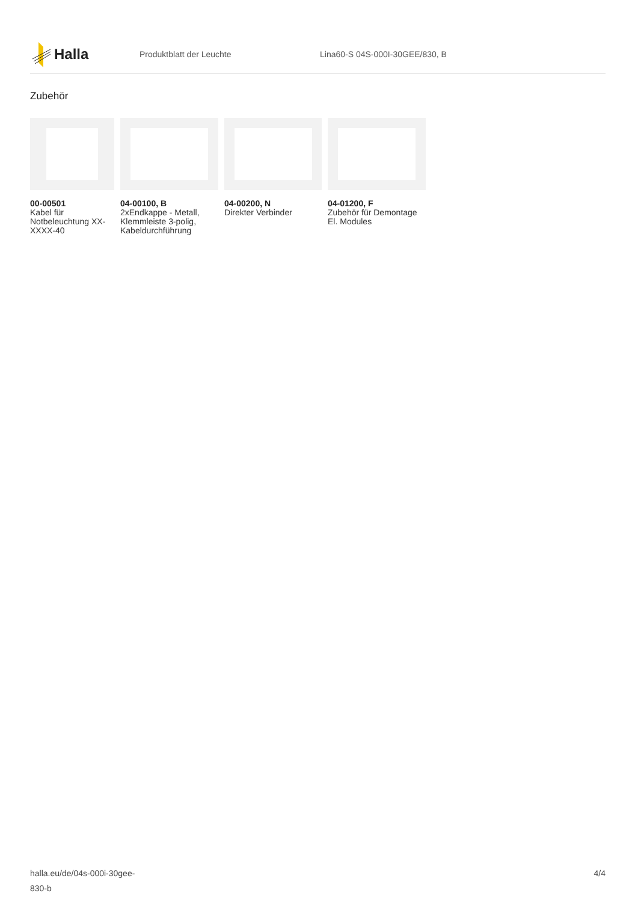Halla
Produktblatt der Leuchte Lina60-S 04S-000I-30GEE/830, B
Zubehör
00-00501
Kabel für Notbeleuchtung XX-XXXX-40
04-00100, B
2xEndkappe - Metall, Klemmleiste 3-polig, Kabeldurchführung
04-00200, N
Direkter Verbinder
04-01200, F
Zubehör für Demontage El. Modules
halla.eu/de/04s-000i-30gee-
830-b
4/4